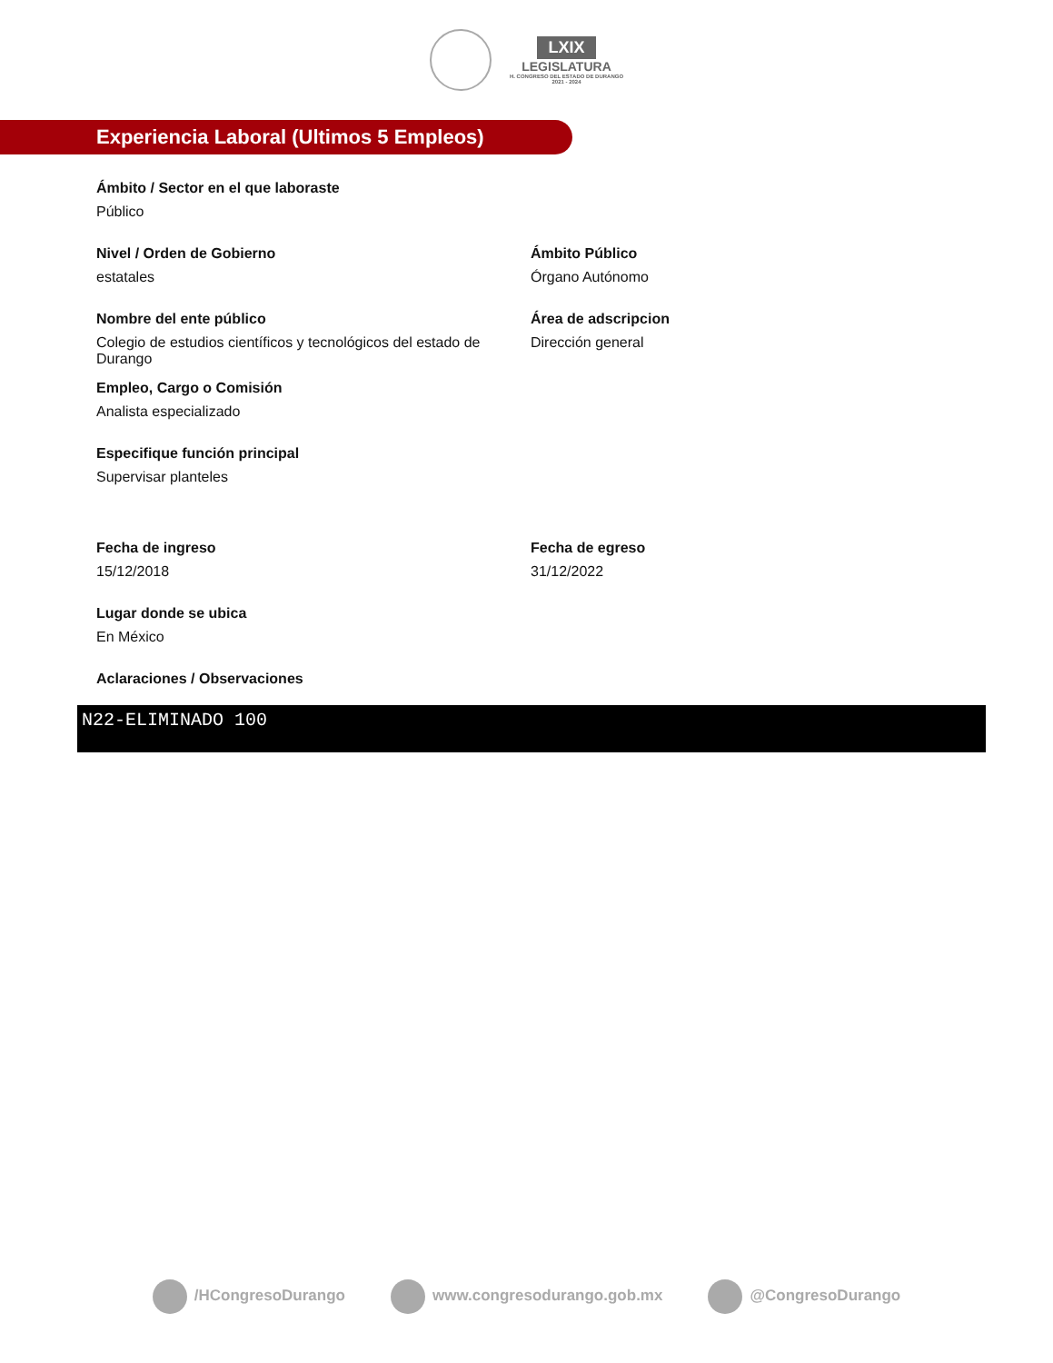LXIX
LEGISLATURA
H. CONGRESO DEL ESTADO DE DURANGO
2021 - 2024
Experiencia Laboral (Ultimos 5 Empleos)
Ámbito / Sector en el que laboraste
Público
Nivel / Orden de Gobierno
estatales
Ámbito Público
Órgano Autónomo
Nombre del ente público
Colegio de estudios científicos y tecnológicos del estado de Durango
Área de adscripcion
Dirección general
Empleo, Cargo o Comisión
Analista especializado
Especifique función principal
Supervisar planteles
Fecha de ingreso
15/12/2018
Fecha de egreso
31/12/2022
Lugar donde se ubica
En México
Aclaraciones / Observaciones
N22-ELIMINADO 100
/HCongresoDurango www.congresodurango.gob.mx @CongresoDurango